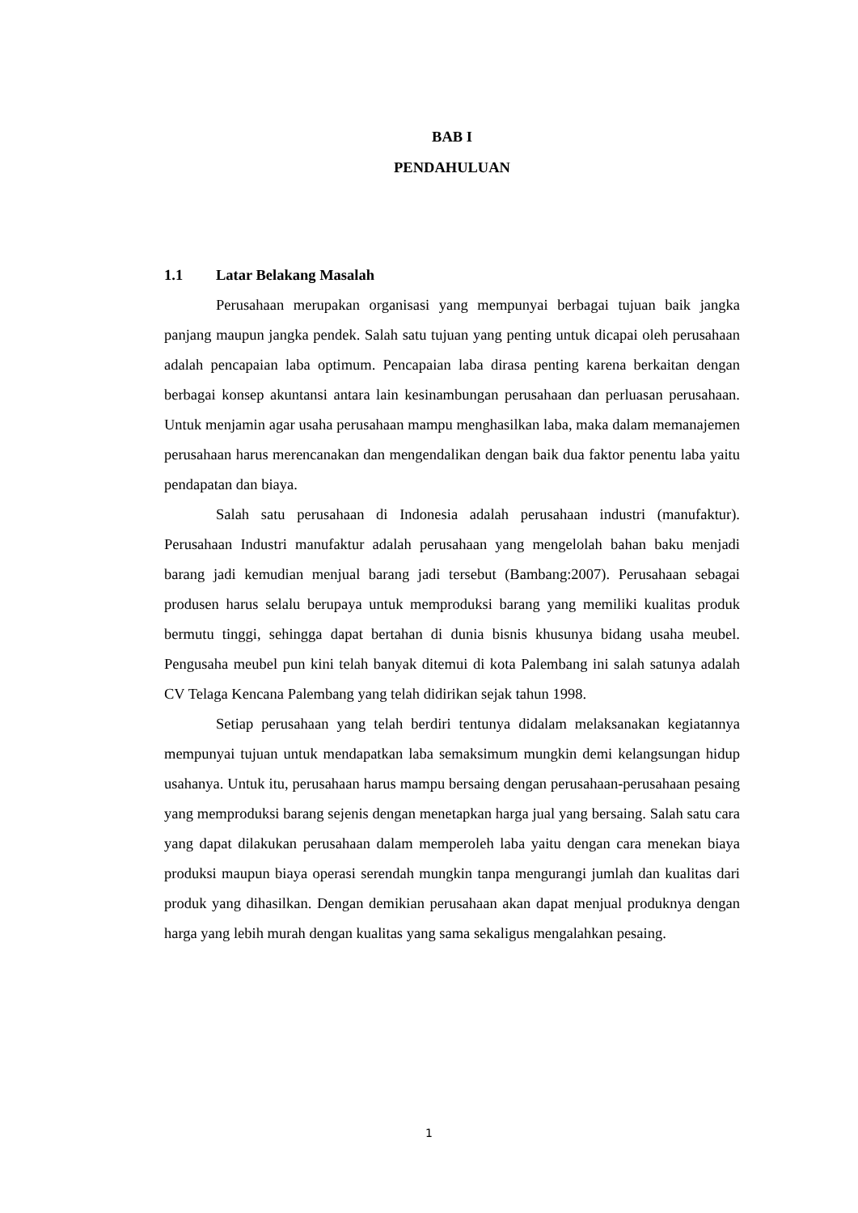BAB I
PENDAHULUAN
1.1 Latar Belakang Masalah
Perusahaan merupakan organisasi yang mempunyai berbagai tujuan baik jangka panjang maupun jangka pendek. Salah satu tujuan yang penting untuk dicapai oleh perusahaan adalah pencapaian laba optimum. Pencapaian laba dirasa penting karena berkaitan dengan berbagai konsep akuntansi antara lain kesinambungan perusahaan dan perluasan perusahaan. Untuk menjamin agar usaha perusahaan mampu menghasilkan laba, maka dalam memanajemen perusahaan harus merencanakan dan mengendalikan dengan baik dua faktor penentu laba yaitu pendapatan dan biaya.
Salah satu perusahaan di Indonesia adalah perusahaan industri (manufaktur). Perusahaan Industri manufaktur adalah perusahaan yang mengelolah bahan baku menjadi barang jadi kemudian menjual barang jadi tersebut (Bambang:2007). Perusahaan sebagai produsen harus selalu berupaya untuk memproduksi barang yang memiliki kualitas produk bermutu tinggi, sehingga dapat bertahan di dunia bisnis khusunya bidang usaha meubel. Pengusaha meubel pun kini telah banyak ditemui di kota Palembang ini salah satunya adalah CV Telaga Kencana Palembang yang telah didirikan sejak tahun 1998.
Setiap perusahaan yang telah berdiri tentunya didalam melaksanakan kegiatannya mempunyai tujuan untuk mendapatkan laba semaksimum mungkin demi kelangsungan hidup usahanya. Untuk itu, perusahaan harus mampu bersaing dengan perusahaan-perusahaan pesaing yang memproduksi barang sejenis dengan menetapkan harga jual yang bersaing. Salah satu cara yang dapat dilakukan perusahaan dalam memperoleh laba yaitu dengan cara menekan biaya produksi maupun biaya operasi serendah mungkin tanpa mengurangi jumlah dan kualitas dari produk yang dihasilkan. Dengan demikian perusahaan akan dapat menjual produknya dengan harga yang lebih murah dengan kualitas yang sama sekaligus mengalahkan pesaing.
1